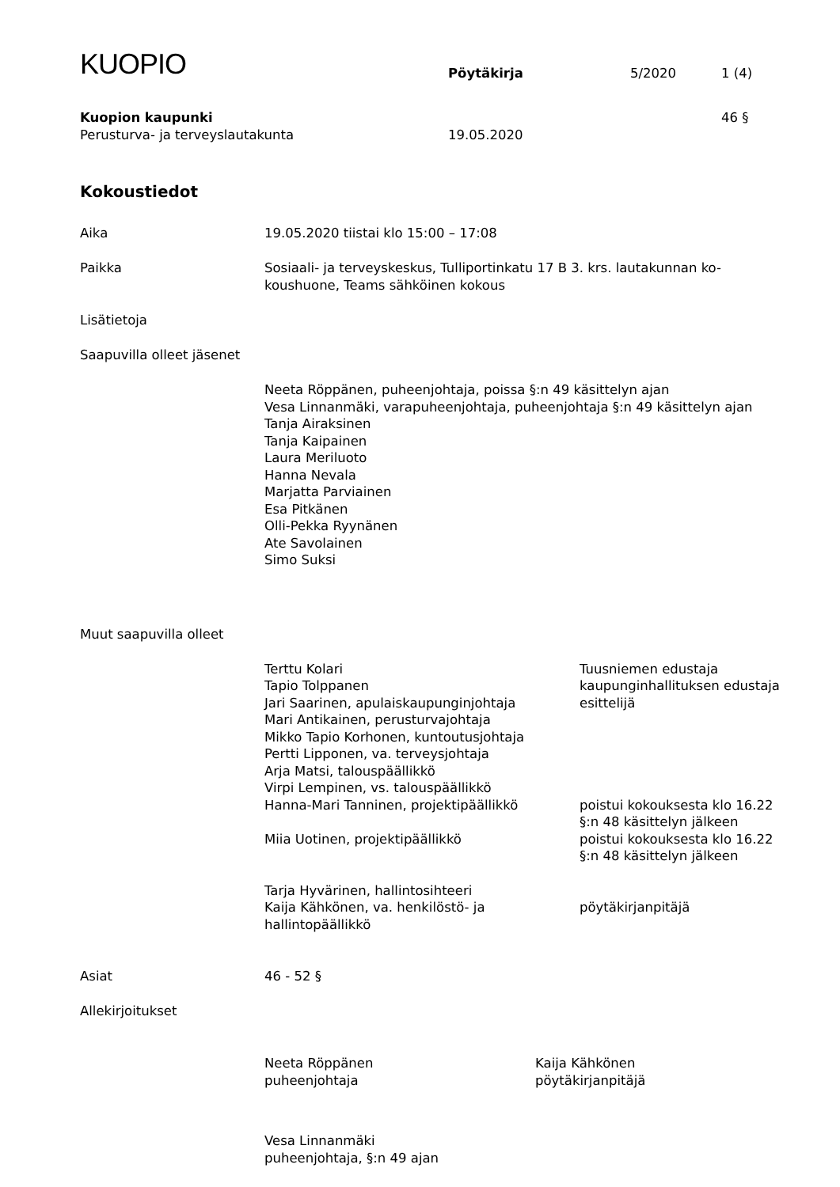KUOPIO
Pöytäkirja
5/2020
1 (4)
Kuopion kaupunki
Perusturva- ja terveyslautakunta
19.05.2020
46 §
Kokoustiedot
Aika
19.05.2020 tiistai klo 15:00 – 17:08
Paikka
Sosiaali- ja terveyskeskus, Tulliportinkatu 17 B 3. krs. lautakunnan ko-
koushuone, Teams sähköinen kokous
Lisätietoja
Saapuvilla olleet jäsenet
Neeta Röppänen, puheenjohtaja, poissa §:n 49 käsittelyn ajan
Vesa Linnanmäki, varapuheenjohtaja, puheenjohtaja §:n 49 käsittelyn ajan
Tanja Airaksinen
Tanja Kaipainen
Laura Meriluoto
Hanna Nevala
Marjatta Parviainen
Esa Pitkänen
Olli-Pekka Ryynänen
Ate Savolainen
Simo Suksi
Muut saapuvilla olleet
Terttu Kolari
Tuusniemen edustaja
Tapio Tolppanen
kaupunginhallituksen edustaja
Jari Saarinen, apulaiskaupunginjohtaja
esittelijä
Mari Antikainen, perusturvajohtaja
Mikko Tapio Korhonen, kuntoutusjohtaja
Pertti Lipponen, va. terveysjohtaja
Arja Matsi, talouspäällikkö
Virpi Lempinen, vs. talouspäällikkö
Hanna-Mari Tanninen, projektipäällikkö
poistui kokouksesta klo 16.22
§:n 48 käsittelyn jälkeen
Miia Uotinen, projektipäällikkö
poistui kokouksesta klo 16.22
§:n 48 käsittelyn jälkeen
Tarja Hyvärinen, hallintosihteeri
Kaija Kähkönen, va. henkilöstö- ja
hallintopäällikkö
pöytäkirjanpitäjä
Asiat
46 - 52 §
Allekirjoitukset
Neeta Röppänen
puheenjohtaja
Kaija Kähkönen
pöytäkirjanpitäjä
Vesa Linnanmäki
puheenjohtaja, §:n 49 ajan